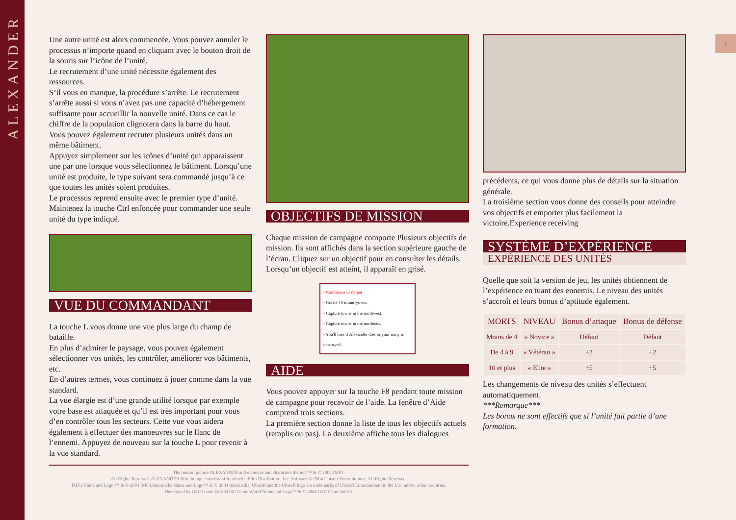ALEXANDER
7
Une autre unité est alors commencée. Vous pouvez annuler le processus n’importe quand en cliquant avec le bouton droit de la souris sur l’icône de l’unité.
Le recrutement d’une unité nécessite également des ressources.
S’il vous en manque, la procédure s’arrête. Le recrutement s’arrête aussi si vous n’avez pas une capacité d’hébergement suffisante pour accueillir la nouvelle unité. Dans ce cas le chiffre de la population clignotera dans la barre du haut.
Vous pouvez également recruter plusieurs unités dans un même bâtiment.
Appuyez simplement sur les icônes d’unité qui apparaissent une par une lorsque vous sélectionnez le bâtiment. Lorsqu’une unité est produite, le type suivant sera commandé jusqu’à ce que toutes les unités soient produites.
Le processus reprend ensuite avec le premier type d’unité.
Maintenez la touche Ctrl enfoncée pour commander une seule unité du type indiqué.
VUE DU COMMANDANT
La touche L vous donne une vue plus large du champ de bataille.
En plus d’admirer le paysage, vous pouvez également sélectionner vos unités, les contrôler, améliorer vos bâtiments, etc.
En d’autres termes, vous continuez à jouer comme dans la vue standard.
La vue élargie est d’une grande utilité lorsque par exemple votre base est attaquée et qu’il est très important pour vous d’en contrôler tous les secteurs. Cette vue vous aidera également à effectuer des manoeuvres sur le flanc de l’ennemi. Appuyez de nouveau sur la touche L pour revenir à la vue standard.
OBJECTIFS DE MISSION
Chaque mission de campagne comporte Plusieurs objectifs de mission. Ils sont affichés dans la section supérieure gauche de l’écran. Cliquez sur un objectif pour en consulter les détails. Lorsqu’un objectif est atteint, il apparaît en grisé.
- Conditions of defeat
- Create 10 infantrymen.
- Capture towns in the northwest.
- Capture towns in the northeast.
- You'll lose if Alexander dies or your army is destroyed.
AIDE
Vous pouvez appuyer sur la touche F8 pendant toute mission de campagne pour recevoir de l’aide. La fenêtre d’Aide comprend trois sections.
La première section donne la liste de tous les objectifs actuels (remplis ou pas). La deuxième affiche tous les dialogues
précédents, ce qui vous donne plus de détails sur la situation générale.
La troisième section vous donne des conseils pour atteindre vos objectifs et emporter plus facilement la victoire.Experience receiving
SYSTÈME D’EXPÉRIENCE
EXPÉRIENCE DES UNITÉS
Quelle que soit la version de jeu, les unités obtiennent de l’expérience en tuant des ennemis. Le niveau des unités s’accroît et leurs bonus d’aptitude également.
| MORTS | NIVEAU | Bonus d’attaque | Bonus de défense |
| --- | --- | --- | --- |
| Moins de 4 | « Novice » | Défaut | Défaut |
| De 4 à 9 | « Vétéran » | +2 | +2 |
| 10 et plus | « Elite » | +5 | +5 |
Les changements de niveau des unités s’effectuent automatiquement.
***Remarque***
Les bonus ne sont effectifs que si l’unité fait partie d’une formation.
The motion picture ALEXANDER and elements and characters thereof ™ & © 2004 IMF3.
All Rights Reserved. ALEXANDER film footage courtesy of Intermedia Film Distribution, Inc. Software © 2004 Ubisoft Entertainment. All Rights Reserved.
IMF3 Name and Logo ™ & © 2004 IMF3.Intermedia Name and Logo™ & © 2004 Intermedia. Ubisoft and the Ubisoft logo are trademarks of Ubisoft Entertainment in the U.S. and/or other countries.
Developed by GSC Game World.GSC Game World Name and Logo™ & © 2004 GSC Game World.